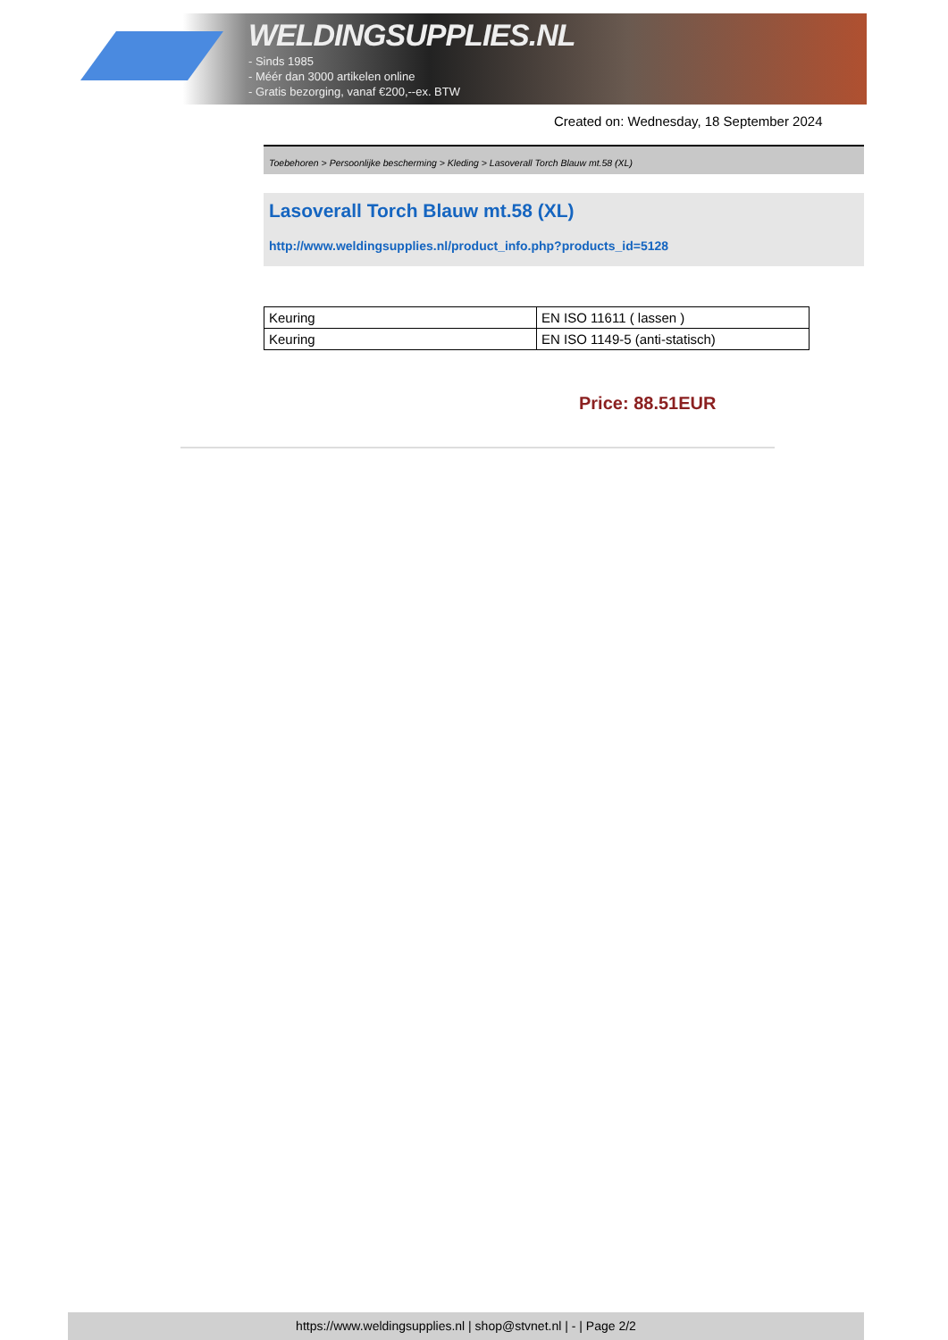WELDINGSUPPLIES.NL
- Sinds 1985
- Méér dan 3000 artikelen online
- Gratis bezorging, vanaf €200,--ex. BTW
Created on: Wednesday, 18 September 2024
Toebehoren > Persoonlijke bescherming > Kleding > Lasoverall Torch Blauw mt.58 (XL)
Lasoverall Torch Blauw mt.58 (XL)
http://www.weldingsupplies.nl/product_info.php?products_id=5128
| Keuring | EN ISO 11611 ( lassen ) |
| Keuring | EN ISO 1149-5 (anti-statisch) |
Price: 88.51EUR
https://www.weldingsupplies.nl | shop@stvnet.nl | - | Page 2/2